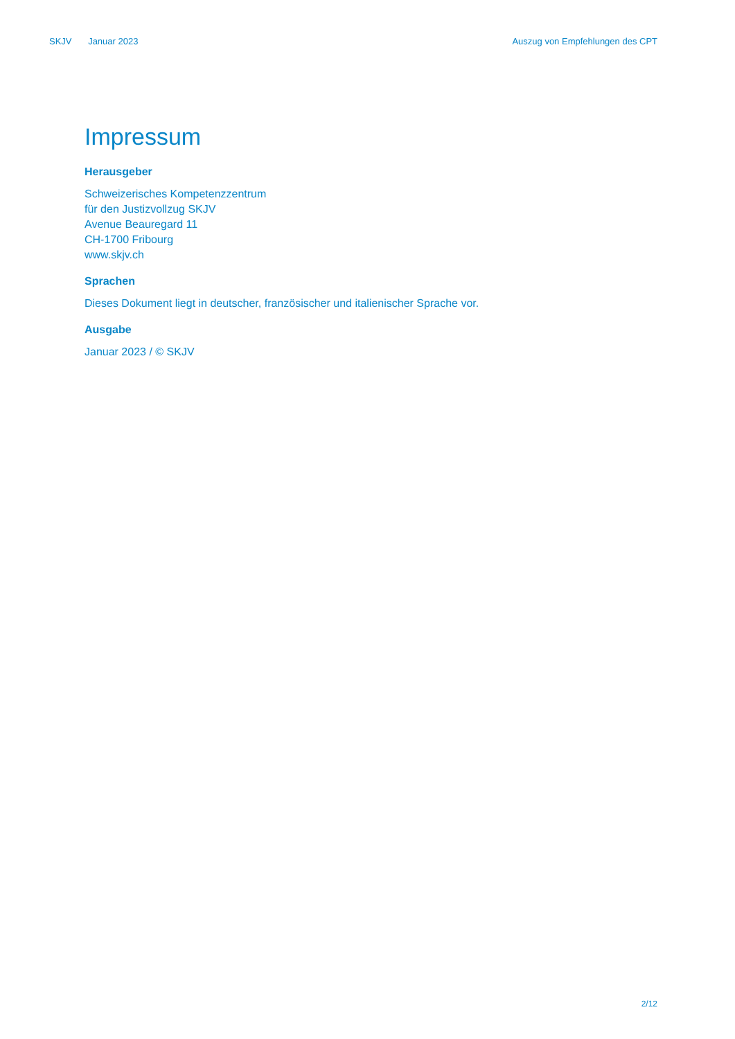SKJV Januar 2023 Auszug von Empfehlungen des CPT
Impressum
Herausgeber
Schweizerisches Kompetenzzentrum
für den Justizvollzug SKJV
Avenue Beauregard 11
CH-1700 Fribourg
www.skjv.ch
Sprachen
Dieses Dokument liegt in deutscher, französischer und italienischer Sprache vor.
Ausgabe
Januar 2023 / © SKJV
2/12